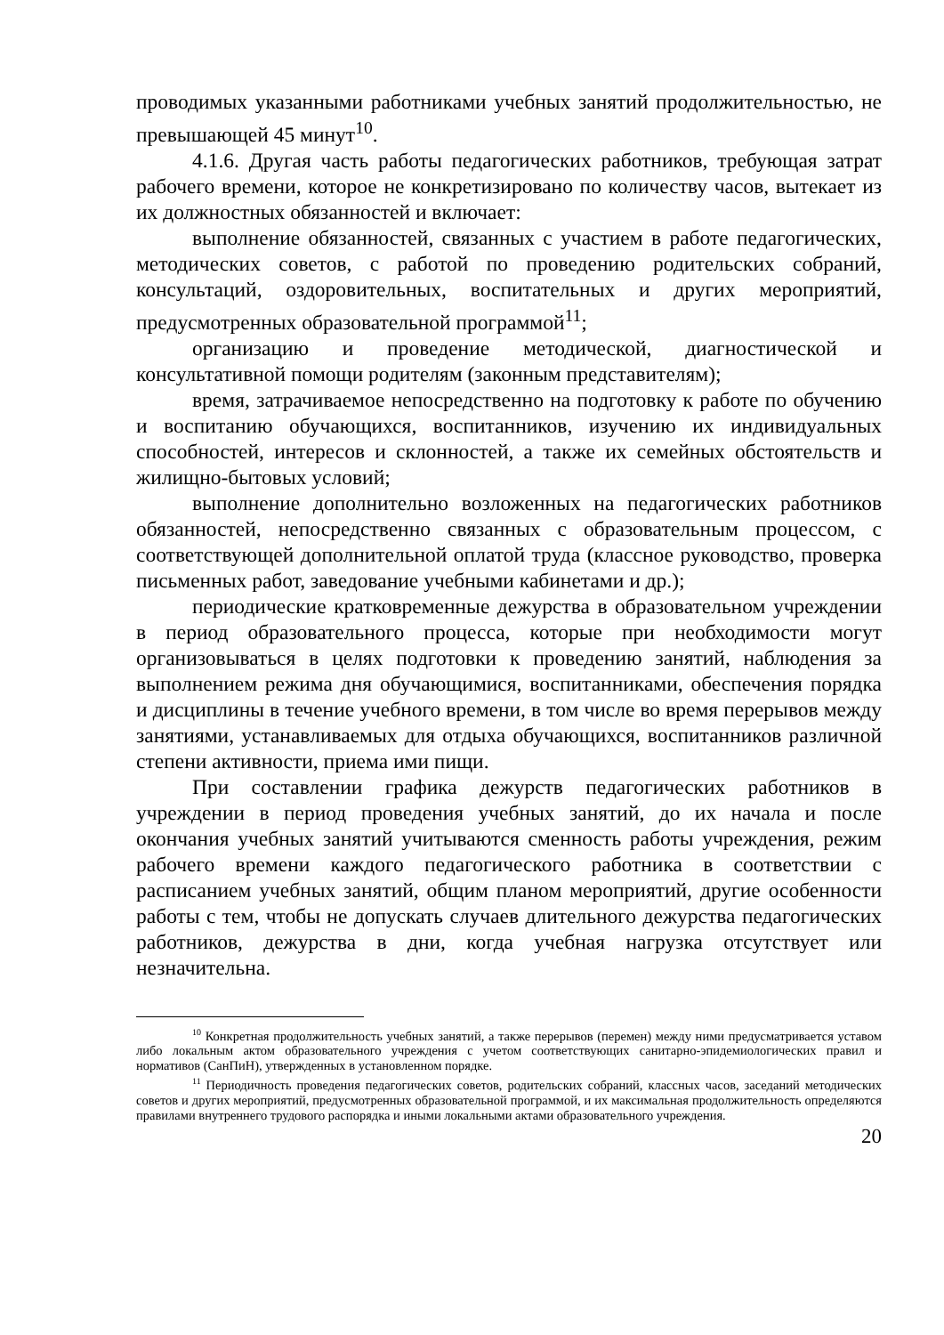проводимых указанными работниками учебных занятий продолжительностью, не превышающей 45 минут<sup>10</sup>.
4.1.6. Другая часть работы педагогических работников, требующая затрат рабочего времени, которое не конкретизировано по количеству часов, вытекает из их должностных обязанностей и включает:
выполнение обязанностей, связанных с участием в работе педагогических, методических советов, с работой по проведению родительских собраний, консультаций, оздоровительных, воспитательных и других мероприятий, предусмотренных образовательной программой<sup>11</sup>;
организацию и проведение методической, диагностической и консультативной помощи родителям (законным представителям);
время, затрачиваемое непосредственно на подготовку к работе по обучению и воспитанию обучающихся, воспитанников, изучению их индивидуальных способностей, интересов и склонностей, а также их семейных обстоятельств и жилищно-бытовых условий;
выполнение дополнительно возложенных на педагогических работников обязанностей, непосредственно связанных с образовательным процессом, с соответствующей дополнительной оплатой труда (классное руководство, проверка письменных работ, заведование учебными кабинетами и др.);
периодические кратковременные дежурства в образовательном учреждении в период образовательного процесса, которые при необходимости могут организовываться в целях подготовки к проведению занятий, наблюдения за выполнением режима дня обучающимися, воспитанниками, обеспечения порядка и дисциплины в течение учебного времени, в том числе во время перерывов между занятиями, устанавливаемых для отдыха обучающихся, воспитанников различной степени активности, приема ими пищи.
При составлении графика дежурств педагогических работников в учреждении в период проведения учебных занятий, до их начала и после окончания учебных занятий учитываются сменность работы учреждения, режим рабочего времени каждого педагогического работника в соответствии с расписанием учебных занятий, общим планом мероприятий, другие особенности работы с тем, чтобы не допускать случаев длительного дежурства педагогических работников, дежурства в дни, когда учебная нагрузка отсутствует или незначительна.
<sup>10</sup> Конкретная продолжительность учебных занятий, а также перерывов (перемен) между ними предусматривается уставом либо локальным актом образовательного учреждения с учетом соответствующих санитарно-эпидемиологических правил и нормативов (СанПиН), утвержденных в установленном порядке.
<sup>11</sup> Периодичность проведения педагогических советов, родительских собраний, классных часов, заседаний методических советов и других мероприятий, предусмотренных образовательной программой, и их максимальная продолжительность определяются правилами внутреннего трудового распорядка и иными локальными актами образовательного учреждения.
20